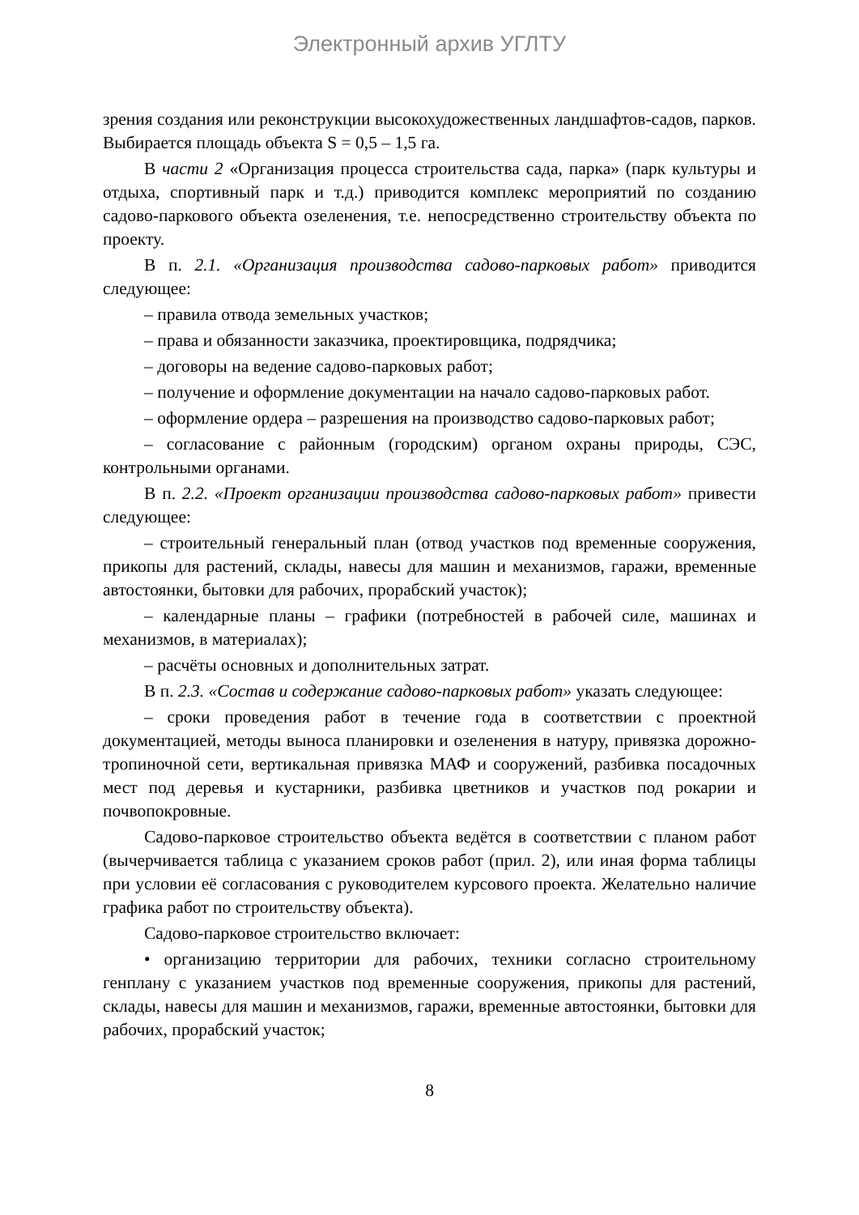Электронный архив УГЛТУ
зрения создания или реконструкции высокохудожественных ландшафтов-садов, парков. Выбирается площадь объекта S = 0,5 – 1,5 га.
В части 2 «Организация процесса строительства сада, парка» (парк культуры и отдыха, спортивный парк и т.д.) приводится комплекс мероприятий по созданию садово-паркового объекта озеленения, т.е. непосредственно строительству объекта по проекту.
В п. 2.1. «Организация производства садово-парковых работ» приводится следующее:
– правила отвода земельных участков;
– права и обязанности заказчика, проектировщика, подрядчика;
– договоры на ведение садово-парковых работ;
– получение и оформление документации на начало садово-парковых работ.
– оформление ордера – разрешения на производство садово-парковых работ;
– согласование с районным (городским) органом охраны природы, СЭС, контрольными органами.
В п. 2.2. «Проект организации производства садово-парковых работ» привести следующее:
– строительный генеральный план (отвод участков под временные сооружения, прикопы для растений, склады, навесы для машин и механизмов, гаражи, временные автостоянки, бытовки для рабочих, прорабский участок);
– календарные планы – графики (потребностей в рабочей силе, машинах и механизмов, в материалах);
– расчёты основных и дополнительных затрат.
В п. 2.3. «Состав и содержание садово-парковых работ» указать следующее:
– сроки проведения работ в течение года в соответствии с проектной документацией, методы выноса планировки и озеленения в натуру, привязка дорожно-тропиночной сети, вертикальная привязка МАФ и сооружений, разбивка посадочных мест под деревья и кустарники, разбивка цветников и участков под рокарии и почвопокровные.
Садово-парковое строительство объекта ведётся в соответствии с планом работ (вычерчивается таблица с указанием сроков работ (прил. 2), или иная форма таблицы при условии её согласования с руководителем курсового проекта. Желательно наличие графика работ по строительству объекта).
Садово-парковое строительство включает:
• организацию территории для рабочих, техники согласно строительному генплану с указанием участков под временные сооружения, прикопы для растений, склады, навесы для машин и механизмов, гаражи, временные автостоянки, бытовки для рабочих, прорабский участок;
8